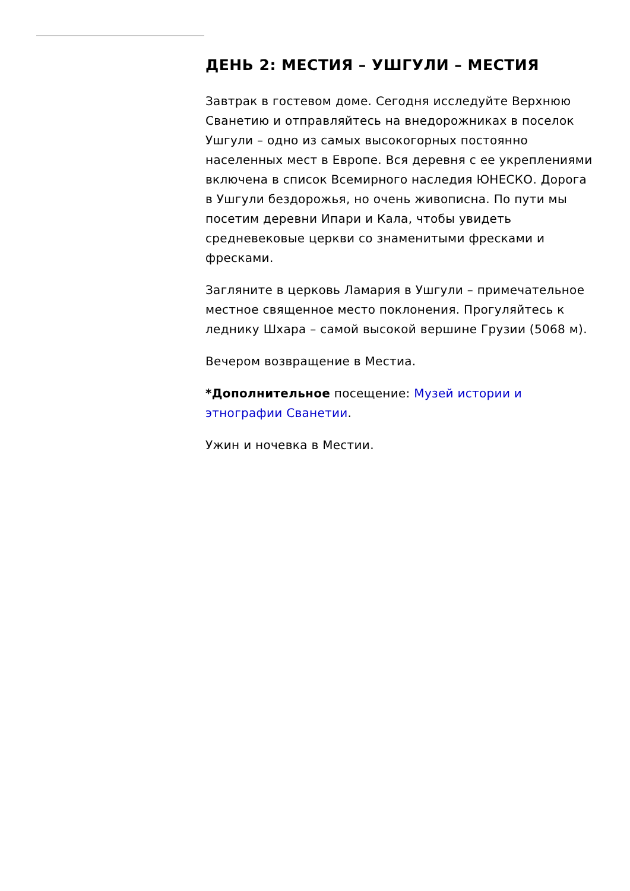ДЕНЬ 2: МЕСТИЯ – УШГУЛИ – МЕСТИЯ
Завтрак в гостевом доме. Сегодня исследуйте Верхнюю Сванетию и отправляйтесь на внедорожниках в поселок Ушгули – одно из самых высокогорных постоянно населенных мест в Европе. Вся деревня с ее укреплениями включена в список Всемирного наследия ЮНЕСКО. Дорога в Ушгули бездорожья, но очень живописна. По пути мы посетим деревни Ипари и Кала, чтобы увидеть средневековые церкви со знаменитыми фресками и фресками.
Загляните в церковь Ламария в Ушгули – примечательное местное священное место поклонения. Прогуляйтесь к леднику Шхара – самой высокой вершине Грузии (5068 м).
Вечером возвращение в Местиа.
*Дополнительное посещение: Музей истории и этнографии Сванетии.
Ужин и ночевка в Местии.